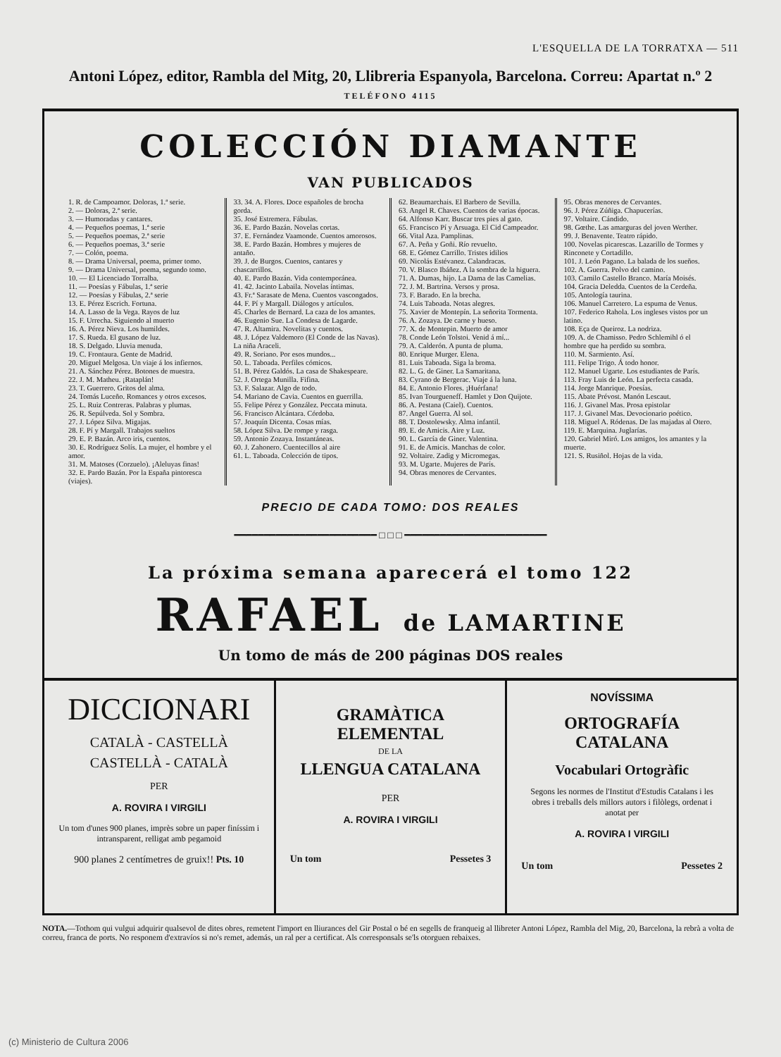L'ESQUELLA DE LA TORRATXA — 511
Antoni López, editor, Rambla del Mitg, 20, Llibreria Espanyola, Barcelona. Correu: Apartat n.º 2
TELÉFONO 4115
COLECCIÓN DIAMANTE
VAN PUBLICADOS
1. R. de Campoamor. Doloras, 1.ª serie.
2. — Doloras, 2.ª serie.
3. — Humoradas y cantares.
4. — Pequeños poemas, 1.ª serie
5. — Pequeños poemas, 2.ª serie
6. — Pequeños poemas, 3.ª serie
7. — Colón, poema.
8. — Drama Universal, poema, primer tomo.
9. — Drama Universal, poema, segundo tomo.
10. — El Licenciado Torralba.
11. — Poesías y Fábulas, 1.ª serie
12. — Poesías y Fábulas, 2.ª serie
13. E. Pérez Escrich. Fortuna.
14. A. Lasso de la Vega. Rayos de luz
15. F. Urrecha. Siguiendo al muerto
16. A. Pérez Nieva. Los humildes.
17. S. Rueda. El gusano de luz.
18. S. Delgado. Lluvia menuda.
19. C. Frontaura. Gente de Madrid.
20. Miguel Melgosa. Un viaje á los infiernos.
21. A. Sánchez Pérez. Botones de muestra.
22. J. M. Matheu. ¡Rataplán!
23. T. Guerrero. Gritos del alma.
24. Tomás Luceño. Romances y otros excesos.
25. L. Ruiz Contreras. Palabras y plumas.
26. R. Sepúlveda. Sol y Sombra.
27. J. López Silva. Migajas.
28. F. Pí y Margall. Trabajos sueltos
29. E. P. Bazán. Arco iris, cuentos.
30. E. Rodríguez Solís. La mujer, el hombre y el amor.
31. M. Matoses (Corzuelo). ¡Aleluyas finas!
32. E. Pardo Bazán. Por la España pintoresca (viajes).
33. 34. A. Flores. Doce españoles de brocha gorda.
35. José Estremera. Fábulas.
36. E. Pardo Bazán. Novelas cortas.
37. E. Fernández Vaamonde. Cuentos amorosos.
38. E. Pardo Bazán. Hombres y mujeres de antaño.
39. J. de Burgos. Cuentos, cantares y chascarrillos.
40. E. Pardo Bazán. Vida contemporánea.
41. 42. Jacinto Labaila. Novelas íntimas.
43. Fr.ª Sarasate de Mena. Cuentos vascongados.
44. F. Pí y Margall. Diálogos y artículos.
45. Charles de Bernard. La caza de los amantes.
46. Eugenio Sue. La Condesa de Lagarde.
47. R. Altamira. Novelitas y cuentos.
48. J. López Valdemoro (El Conde de las Navas). La niña Araceli.
49. R. Soriano. Por esos mundos...
50. L. Taboada. Perfiles cómicos.
51. B. Pérez Galdós. La casa de Shakespeare.
52. J. Ortega Munilla. Fifina.
53. F. Salazar. Algo de todo.
54. Mariano de Cavia. Cuentos en guerrilla.
55. Felipe Pérez y González. Peccata minuta.
56. Francisco Alcántara. Córdoba.
57. Joaquín Dicenta. Cosas mías.
58. López Silva. De rompe y rasga.
59. Antonio Zozaya. Instantáneas.
60. J. Zahonero. Cuentecillos al aire
61. L. Taboada. Colección de tipos.
62. Beaumarchais. El Barbero de Sevilla.
63. Angel R. Chaves. Cuentos de varias épocas.
64. Alfonso Karr. Buscar tres pies al gato.
65. Francisco Pí y Arsuaga. El Cid Campeador.
66. Vital Aza. Pamplinas.
67. A. Peña y Goñi. Río revuelto.
68. E. Gómez Carrillo. Tristes idilios
69. Nicolás Estévanez. Calandracas.
70. V. Blasco Ibáñez. A la sombra de la higuera.
71. A. Dumas, hijo. La Dama de las Camelias.
72. J. M. Bartrina. Versos y prosa.
73. F. Barado. En la brecha.
74. Luis Taboada. Notas alegres.
75. Xavier de Montepín. La señorita Tormenta.
76. A. Zozaya. De carne y hueso.
77. X. de Montepin. Muerto de amor
78. Conde León Tolstoi. Venid á mí...
79. A. Calderón. A punta de pluma.
80. Enrique Murger. Elena.
81. Luis Taboada. Siga la broma.
82. L. G. de Giner. La Samaritana.
83. Cyrano de Bergerac. Viaje á la luna.
84. E. Antonio Flores. ¡Huérfana!
85. Ivan Tourgueneff. Hamlet y Don Quijote.
86. A. Pestana (Caiel). Cuentos.
87. Angel Guerra. Al sol.
88. T. Dostolewsky. Alma infantil.
89. E. de Amicis. Aire y Luz.
90. L. García de Giner. Valentina.
91. E. de Amicis. Manchas de color.
92. Voltaire. Zadig y Micromegas.
93. M. Ugarte. Mujeres de París.
94. Obras menores de Cervantes.
95. Obras menores de Cervantes.
96. J. Pérez Zúñiga. Chapucerías.
97. Voltaire. Cándido.
98. Gœthe. Las amarguras del joven Werther.
99. J. Benavente. Teatro rápido.
100. Novelas picarescas. Lazarillo de Tormes y Rinconete y Cortadillo.
101. J. León Pagano. La balada de los sueños.
102. A. Guerra. Polvo del camino.
103. Camilo Castello Branco. María Moisés.
104. Gracia Deledda. Cuentos de la Cerdeña.
105. Antología taurina.
106. Manuel Carretero. La espuma de Venus.
107. Federico Rahola. Los ingleses vistos por un latino.
108. Eça de Queiroz. La nodriza.
109. A. de Chamisso. Pedro Schlemihl ó el hombre que ha perdido su sombra.
110. M. Sarmiento. Así.
111. Felipe Trigo. Á todo honor.
112. Manuel Ugarte. Los estudiantes de París.
113. Fray Luis de León. La perfecta casada.
114. Jorge Manrique. Poesías.
115. Abate Prévost. Manón Lescaut.
116. J. Givanel Mas. Prosa epistolar
117. J. Givanel Mas. Devocionario poético.
118. Miguel A. Ródenas. De las majadas al Otero.
119. E. Marquina. Juglarías.
120. Gabriel Miró. Los amigos, los amantes y la muerte.
121. S. Rusiñol. Hojas de la vida.
PRECIO DE CADA TOMO: DOS REALES
━━━━━━━━━━━━━━━━━━━━━━━━ □ □ □ ━━━━━━━━━━━━━━━━━━━━━━━━
La próxima semana aparecerá el tomo 122
RAFAEL de LAMARTINE
Un tomo de más de 200 páginas DOS reales
DICCIONARI
CATALÀ - CASTELLÀ
CASTELLÀ - CATALÀ
PER
A. ROVIRA I VIRGILI
Un tom d'unes 900 planes, imprès sobre un paper finíssim i intransparent, relligat amb pegamoid
900 planes 2 centímetres de gruix!! Pts. 10
GRAMÀTICA ELEMENTAL
DE LA
LLENGUA CATALANA
PER
A. ROVIRA I VIRGILI
Un tom Pessetes 3
NOVÍSSIMA
ORTOGRAFÍA CATALANA
Vocabulari Ortogràfic
Segons les normes de l'Institut d'Estudis Catalans i les obres i treballs dels millors autors i filòlegs, ordenat i anotat per
A. ROVIRA I VIRGILI
Un tom Pessetes 2
NOTA.—Tothom qui vulgui adquirir qualsevol de dites obres, remetent l'import en lliurances del Gir Postal o bé en segells de franqueig al llibreter Antoni López, Rambla del Mig, 20, Barcelona, la rebrà a volta de correu, franca de ports. No responem d'extravíos si no's remet, además, un ral per a certificat. Als corresponsals se'ls otorguen rebaixes.
(c) Ministerio de Cultura 2006